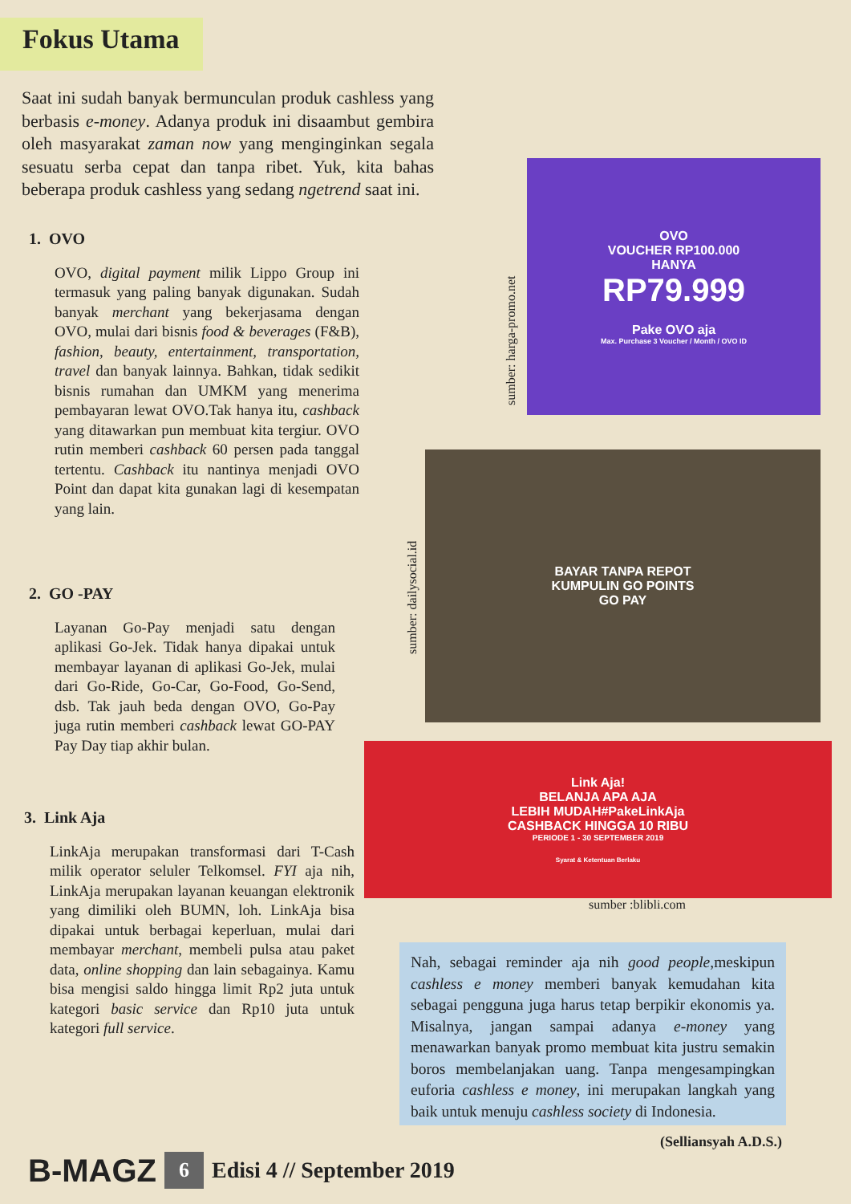Fokus Utama
Saat ini sudah banyak bermunculan produk cashless yang berbasis e-money. Adanya produk ini disaambut gembira oleh masyarakat zaman now yang menginginkan segala sesuatu serba cepat dan tanpa ribet. Yuk, kita bahas beberapa produk cashless yang sedang ngetrend saat ini.
1. OVO
OVO, digital payment milik Lippo Group ini termasuk yang paling banyak digunakan. Sudah banyak merchant yang bekerjasama dengan OVO, mulai dari bisnis food & beverages (F&B), fashion, beauty, entertainment, transportation, travel dan banyak lainnya. Bahkan, tidak sedikit bisnis rumahan dan UMKM yang menerima pembayaran lewat OVO.Tak hanya itu, cashback yang ditawarkan pun membuat kita tergiur. OVO rutin memberi cashback 60 persen pada tanggal tertentu. Cashback itu nantinya menjadi OVO Point dan dapat kita gunakan lagi di kesempatan yang lain.
2. GO -PAY
Layanan Go-Pay menjadi satu dengan aplikasi Go-Jek. Tidak hanya dipakai untuk membayar layanan di aplikasi Go-Jek, mulai dari Go-Ride, Go-Car, Go-Food, Go-Send, dsb. Tak jauh beda dengan OVO, Go-Pay juga rutin memberi cashback lewat GO-PAY Pay Day tiap akhir bulan.
3. Link Aja
LinkAja merupakan transformasi dari T-Cash milik operator seluler Telkomsel. FYI aja nih, LinkAja merupakan layanan keuangan elektronik yang dimiliki oleh BUMN, loh. LinkAja bisa dipakai untuk berbagai keperluan, mulai dari membayar merchant, membeli pulsa atau paket data, online shopping dan lain sebagainya. Kamu bisa mengisi saldo hingga limit Rp2 juta untuk kategori basic service dan Rp10 juta untuk kategori full service.
sumber: harga-promo.net
OVO
VOUCHER RP100.000
HANYA
RP79.999
Pake OVO aja
Max. Purchase 3 Voucher / Month / OVO ID
sumber: dailysocial.id
BAYAR TANPA REPOT
KUMPULIN GO POINTS
GO PAY
Link Aja!
BELANJA APA AJA
LEBIH MUDAH#PakeLinkAja
CASHBACK HINGGA 10 RIBU
PERIODE 1 - 30 SEPTEMBER 2019
Syarat & Ketentuan Berlaku
sumber :blibli.com
Nah, sebagai reminder aja nih good people,meskipun cashless e money memberi banyak kemudahan kita sebagai pengguna juga harus tetap berpikir ekonomis ya. Misalnya, jangan sampai adanya e-money yang menawarkan banyak promo membuat kita justru semakin boros membelanjakan uang. Tanpa mengesampingkan euforia cashless e money, ini merupakan langkah yang baik untuk menuju cashless society di Indonesia.
(Selliansyah A.D.S.)
B-MAGZ 6 Edisi 4 // September 2019